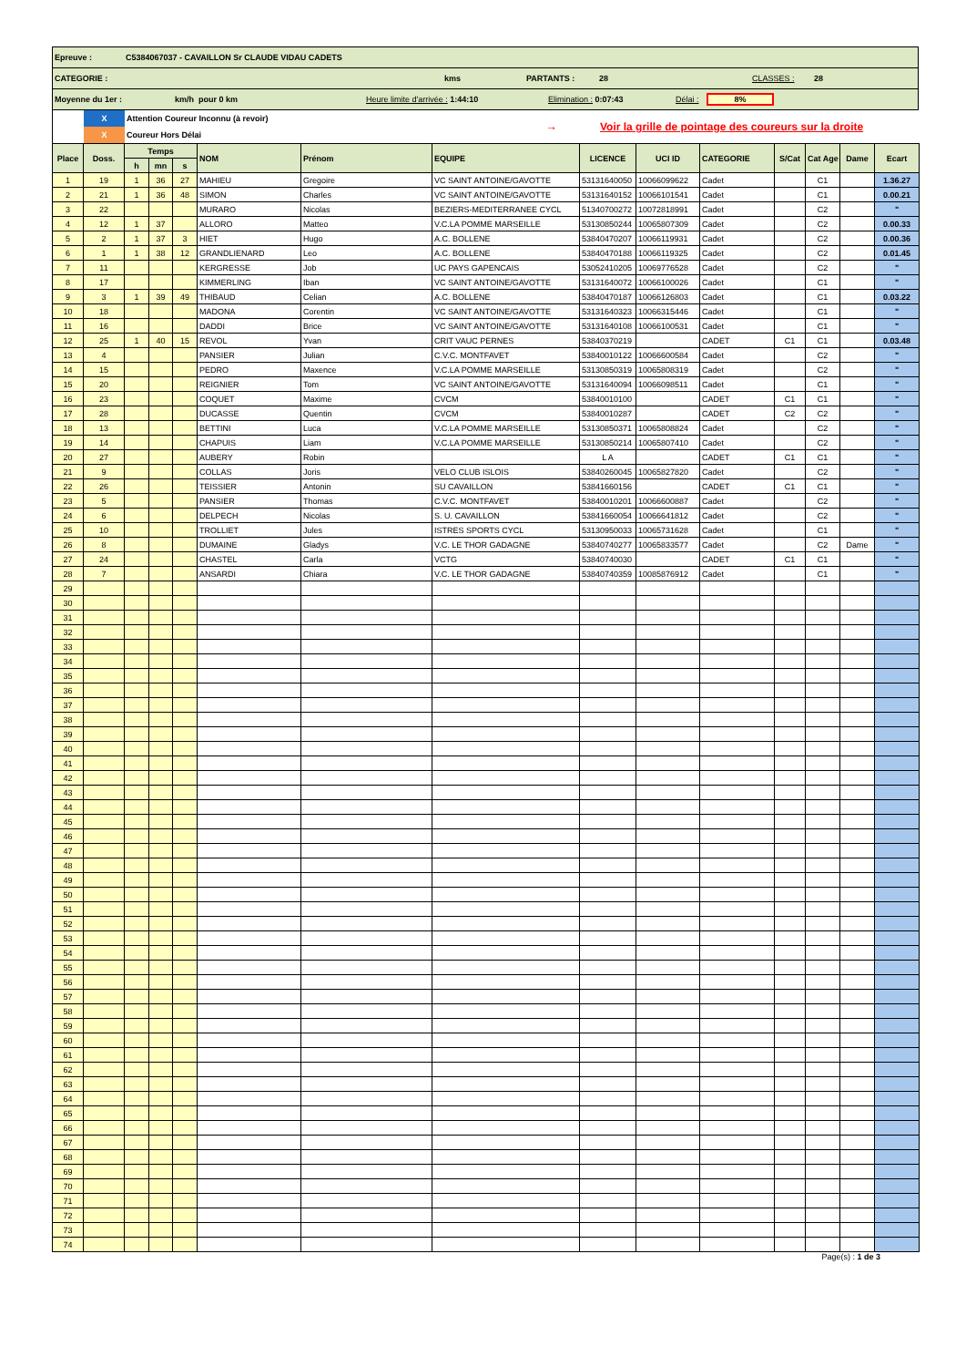Epreuve : C5384067037 - CAVAILLON Sr CLAUDE VIDAU CADETS
CATEGORIE : kms PARTANTS : 28 CLASSES : 28
Moyenne du 1er : km/h pour 0 km Heure limite d'arrivée : 1:44:10 Elimination : 0:07:43 Délai : 8%
X
X
Attention Coureur Inconnu (à revoir)
Coureur Hors Délai
→ Voir la grille de pointage des coureurs sur la droite
| Place | Doss. | Temps | | | NOM | Prénom | EQUIPE | LICENCE | UCI ID | CATEGORIE | S/Cat | Cat Age | Dame | Ecart |
| --- | --- | --- | --- | --- | --- | --- | --- | --- | --- | --- | --- | --- | --- | --- |
| | | h | mn | s | | | | | | | | | | |
| 1 | 19 | 1 | 36 | 27 | MAHIEU | Gregoire | VC SAINT ANTOINE/GAVOTTE | 53131640050 | 10066099622 | Cadet | | C1 | | 1.36.27 |
| 2 | 21 | 1 | 36 | 48 | SIMON | Charles | VC SAINT ANTOINE/GAVOTTE | 53131640152 | 10066101541 | Cadet | | C1 | | 0.00.21 |
| 3 | 22 | | | | MURARO | Nicolas | BEZIERS-MEDITERRANEE CYCL | 51340700272 | 10072818991 | Cadet | | C2 | | " |
| 4 | 12 | 1 | 37 | | ALLORO | Matteo | V.C.LA POMME MARSEILLE | 53130850244 | 10065807309 | Cadet | | C2 | | 0.00.33 |
| 5 | 2 | 1 | 37 | 3 | HIET | Hugo | A.C. BOLLENE | 53840470207 | 10066119931 | Cadet | | C2 | | 0.00.36 |
| 6 | 1 | 1 | 38 | 12 | GRANDLIENARD | Leo | A.C. BOLLENE | 53840470188 | 10066119325 | Cadet | | C2 | | 0.01.45 |
| 7 | 11 | | | | KERGRESSE | Job | UC PAYS GAPENCAIS | 53052410205 | 10069776528 | Cadet | | C2 | | " |
| 8 | 17 | | | | KIMMERLING | Iban | VC SAINT ANTOINE/GAVOTTE | 53131640072 | 10066100026 | Cadet | | C1 | | " |
| 9 | 3 | 1 | 39 | 49 | THIBAUD | Celian | A.C. BOLLENE | 53840470187 | 10066126803 | Cadet | | C1 | | 0.03.22 |
| 10 | 18 | | | | MADONA | Corentin | VC SAINT ANTOINE/GAVOTTE | 53131640323 | 10066315446 | Cadet | | C1 | | " |
| 11 | 16 | | | | DADDI | Brice | VC SAINT ANTOINE/GAVOTTE | 53131640108 | 10066100531 | Cadet | | C1 | | " |
| 12 | 25 | 1 | 40 | 15 | REVOL | Yvan | CRIT VAUC PERNES | 53840370219 | | CADET | C1 | C1 | | 0.03.48 |
| 13 | 4 | | | | PANSIER | Julian | C.V.C. MONTFAVET | 53840010122 | 10066600584 | Cadet | | C2 | | " |
| 14 | 15 | | | | PEDRO | Maxence | V.C.LA POMME MARSEILLE | 53130850319 | 10065808319 | Cadet | | C2 | | " |
| 15 | 20 | | | | REIGNIER | Tom | VC SAINT ANTOINE/GAVOTTE | 53131640094 | 10066098511 | Cadet | | C1 | | " |
| 16 | 23 | | | | COQUET | Maxime | CVCM | 53840010100 | | CADET | C1 | C1 | | " |
| 17 | 28 | | | | DUCASSE | Quentin | CVCM | 53840010287 | | CADET | C2 | C2 | | " |
| 18 | 13 | | | | BETTINI | Luca | V.C.LA POMME MARSEILLE | 53130850371 | 10065808824 | Cadet | | C2 | | " |
| 19 | 14 | | | | CHAPUIS | Liam | V.C.LA POMME MARSEILLE | 53130850214 | 10065807410 | Cadet | | C2 | | " |
| 20 | 27 | | | | AUBERY | Robin | | L A | | CADET | C1 | C1 | | " |
| 21 | 9 | | | | COLLAS | Joris | VELO CLUB ISLOIS | 53840260045 | 10065827820 | Cadet | | C2 | | " |
| 22 | 26 | | | | TEISSIER | Antonin | SU CAVAILLON | 53841660156 | | CADET | C1 | C1 | | " |
| 23 | 5 | | | | PANSIER | Thomas | C.V.C. MONTFAVET | 53840010201 | 10066600887 | Cadet | | C2 | | " |
| 24 | 6 | | | | DELPECH | Nicolas | S. U. CAVAILLON | 53841660054 | 10066641812 | Cadet | | C2 | | " |
| 25 | 10 | | | | TROLLIET | Jules | ISTRES SPORTS CYCL | 53130950033 | 10065731628 | Cadet | | C1 | | " |
| 26 | 8 | | | | DUMAINE | Gladys | V.C. LE THOR GADAGNE | 53840740277 | 10065833577 | Cadet | | C2 | Dame | " |
| 27 | 24 | | | | CHASTEL | Carla | VCTG | 53840740030 | | CADET | C1 | C1 | | " |
| 28 | 7 | | | | ANSARDI | Chiara | V.C. LE THOR GADAGNE | 53840740359 | 10085876912 | Cadet | | C1 | | " |
| 29 | | | | | | | | | | | | | | |
| 30 | | | | | | | | | | | | | | |
| 31 | | | | | | | | | | | | | | |
| 32 | | | | | | | | | | | | | | |
| 33 | | | | | | | | | | | | | | |
| 34 | | | | | | | | | | | | | | |
| 35 | | | | | | | | | | | | | | |
| 36 | | | | | | | | | | | | | | |
| 37 | | | | | | | | | | | | | | |
| 38 | | | | | | | | | | | | | | |
| 39 | | | | | | | | | | | | | | |
| 40 | | | | | | | | | | | | | | |
| 41 | | | | | | | | | | | | | | |
| 42 | | | | | | | | | | | | | | |
| 43 | | | | | | | | | | | | | | |
| 44 | | | | | | | | | | | | | | |
| 45 | | | | | | | | | | | | | | |
| 46 | | | | | | | | | | | | | | |
| 47 | | | | | | | | | | | | | | |
| 48 | | | | | | | | | | | | | | |
| 49 | | | | | | | | | | | | | | |
| 50 | | | | | | | | | | | | | | |
| 51 | | | | | | | | | | | | | | |
| 52 | | | | | | | | | | | | | | |
| 53 | | | | | | | | | | | | | | |
| 54 | | | | | | | | | | | | | | |
| 55 | | | | | | | | | | | | | | |
| 56 | | | | | | | | | | | | | | |
| 57 | | | | | | | | | | | | | | |
| 58 | | | | | | | | | | | | | | |
| 59 | | | | | | | | | | | | | | |
| 60 | | | | | | | | | | | | | | |
| 61 | | | | | | | | | | | | | | |
| 62 | | | | | | | | | | | | | | |
| 63 | | | | | | | | | | | | | | |
| 64 | | | | | | | | | | | | | | |
| 65 | | | | | | | | | | | | | | |
| 66 | | | | | | | | | | | | | | |
| 67 | | | | | | | | | | | | | | |
| 68 | | | | | | | | | | | | | | |
| 69 | | | | | | | | | | | | | | |
| 70 | | | | | | | | | | | | | | |
| 71 | | | | | | | | | | | | | | |
| 72 | | | | | | | | | | | | | | |
| 73 | | | | | | | | | | | | | | |
| 74 | | | | | | | | | | | | | | |
Page(s) : 1 de 3